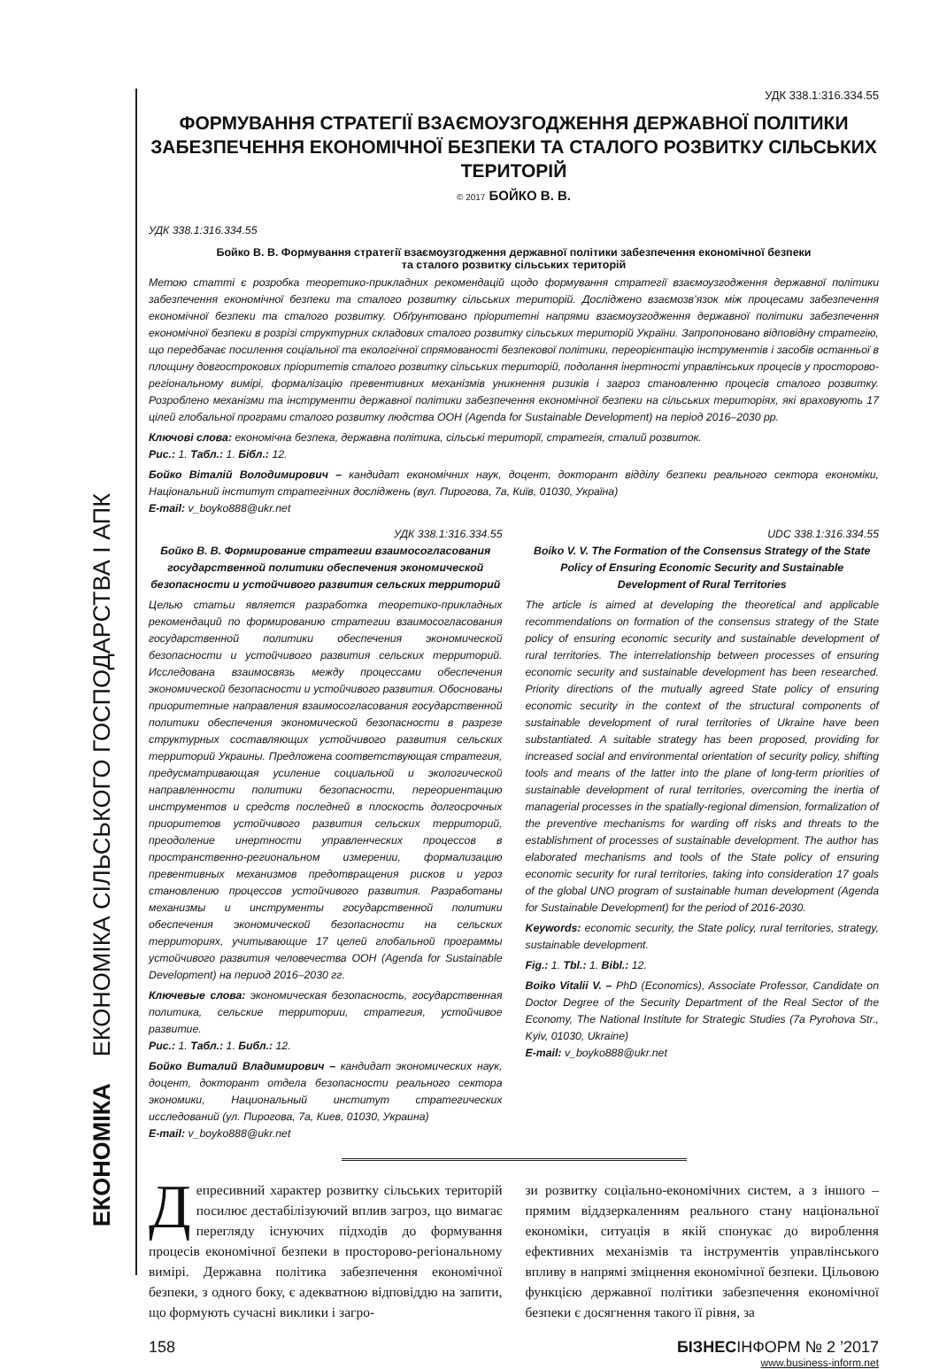ЕКОНОМІКА ЕКОНОМІКА СІЛЬСЬКОГО ГОСПОДАРСТВА І АПК
УДК 338.1:316.334.55
ФОРМУВАННЯ СТРАТЕГІЇ ВЗАЄМОУЗГОДЖЕННЯ ДЕРЖАВНОЇ ПОЛІТИКИ ЗАБЕЗПЕЧЕННЯ ЕКОНОМІЧНОЇ БЕЗПЕКИ ТА СТАЛОГО РОЗВИТКУ СІЛЬСЬКИХ ТЕРИТОРІЙ
© 2017 БОЙКО В. В.
УДК 338.1:316.334.55
Бойко В. В. Формування стратегії взаємоузгодження державної політики забезпечення економічної безпеки
та сталого розвитку сільських територій
Метою статті є розробка теоретико-прикладних рекомендацій щодо формування стратегії взаємоузгодження державної політики забезпечення економічної безпеки та сталого розвитку сільських територій. Досліджено взаємозв’язок між процесами забезпечення економічної безпеки та сталого розвитку. Обґрунтовано пріоритетні напрями взаємоузгодження державної політики забезпечення економічної безпеки в розрізі структурних складових сталого розвитку сільських територій України. Запропоновано відповідну стратегію, що передбачає посилення соціальної та екологічної спрямованості безпекової політики, переорієнтацію інструментів і засобів останньої в площину довгострокових пріоритетів сталого розвитку сільських територій, подолання інертності управлінських процесів у просторово-регіональному вимірі, формалізацію превентивних механізмів уникнення ризиків і загроз становленню процесів сталого розвитку. Розроблено механізми та інструменти державної політики забезпечення економічної безпеки на сільських територіях, які враховують 17 цілей глобальної програми сталого розвитку людства ООН (Agenda for Sustainable Development) на період 2016–2030 рр.
Ключові слова: економічна безпека, державна політика, сільські території, стратегія, сталий розвиток.
Рис.: 1. Табл.: 1. Бібл.: 12.
Бойко Віталій Володимирович – кандидат економічних наук, доцент, докторант відділу безпеки реального сектора економіки, Національний інститут стратегічних досліджень (вул. Пирогова, 7а, Київ, 01030, Україна)
E-mail: v_boyko888@ukr.net
УДК 338.1:316.334.55
Бойко В. В. Формирование стратегии взаимосогласования государственной политики обеспечения экономической безопасности и устойчивого развития сельских территорий
Целью статьи является разработка теоретико-прикладных рекомендаций по формированию стратегии взаимосогласования государственной политики обеспечения экономической безопасности и устойчивого развития сельских территорий. Исследована взаимосвязь между процессами обеспечения экономической безопасности и устойчивого развития. Обоснованы приоритетные направления взаимосогласования государственной политики обеспечения экономической безопасности в разрезе структурных составляющих устойчивого развития сельских территорий Украины. Предложена соответствующая стратегия, предусматривающая усиление социальной и экологической направленности политики безопасности, переориентацию инструментов и средств последней в плоскость долгосрочных приоритетов устойчивого развития сельских территорий, преодоление инертности управленческих процессов в пространственно-региональном измерении, формализацию превентивных механизмов предотвращения рисков и угроз становлению процессов устойчивого развития. Разработаны механизмы и инструменты государственной политики обеспечения экономической безопасности на сельских территориях, учитывающие 17 целей глобальной программы устойчивого развития человечества ООН (Agenda for Sustainable Development) на период 2016–2030 гг.
Ключевые слова: экономическая безопасность, государственная политика, сельские территории, стратегия, устойчивое развитие.
Рис.: 1. Табл.: 1. Библ.: 12.
Бойко Виталий Владимирович – кандидат экономических наук, доцент, докторант отдела безопасности реального сектора экономики, Национальный институт стратегических исследований (ул. Пирогова, 7а, Киев, 01030, Украина)
E-mail: v_boyko888@ukr.net
UDC 338.1:316.334.55
Boiko V. V. The Formation of the Consensus Strategy of the State Policy of Ensuring Economic Security and Sustainable Development of Rural Territories
The article is aimed at developing the theoretical and applicable recommendations on formation of the consensus strategy of the State policy of ensuring economic security and sustainable development of rural territories. The interrelationship between processes of ensuring economic security and sustainable development has been researched. Priority directions of the mutually agreed State policy of ensuring economic security in the context of the structural components of sustainable development of rural territories of Ukraine have been substantiated. A suitable strategy has been proposed, providing for increased social and environmental orientation of security policy, shifting tools and means of the latter into the plane of long-term priorities of sustainable development of rural territories, overcoming the inertia of managerial processes in the spatially-regional dimension, formalization of the preventive mechanisms for warding off risks and threats to the establishment of processes of sustainable development. The author has elaborated mechanisms and tools of the State policy of ensuring economic security for rural territories, taking into consideration 17 goals of the global UNO program of sustainable human development (Agenda for Sustainable Development) for the period of 2016-2030.
Keywords: economic security, the State policy, rural territories, strategy, sustainable development.
Fig.: 1. Tbl.: 1. Bibl.: 12.
Boiko Vitalii V. – PhD (Economics), Associate Professor, Candidate on Doctor Degree of the Security Department of the Real Sector of the Economy, The National Institute for Strategic Studies (7a Pyrohova Str., Kyiv, 01030, Ukraine)
E-mail: v_boyko888@ukr.net
Депресивний характер розвитку сільських територій посилює дестабілізуючий вплив загроз, що вимагає перегляду існуючих підходів до формування процесів економічної безпеки в просторово-регіональному вимірі. Державна політика забезпечення економічної безпеки, з одного боку, є адекватною відповіддю на запити, що формують сучасні виклики і загро-
зи розвитку соціально-економічних систем, а з іншого – прямим віддзеркаленням реального стану національної економіки, ситуація в якій спонукає до вироблення ефективних механізмів та інструментів управлінського впливу в напрямі зміцнення економічної безпеки. Цільовою функцією державної політики забезпечення економічної безпеки є досягнення такого її рівня, за
158 БІЗНЕСІНФОРМ № 2 ’2017
www.business-inform.net